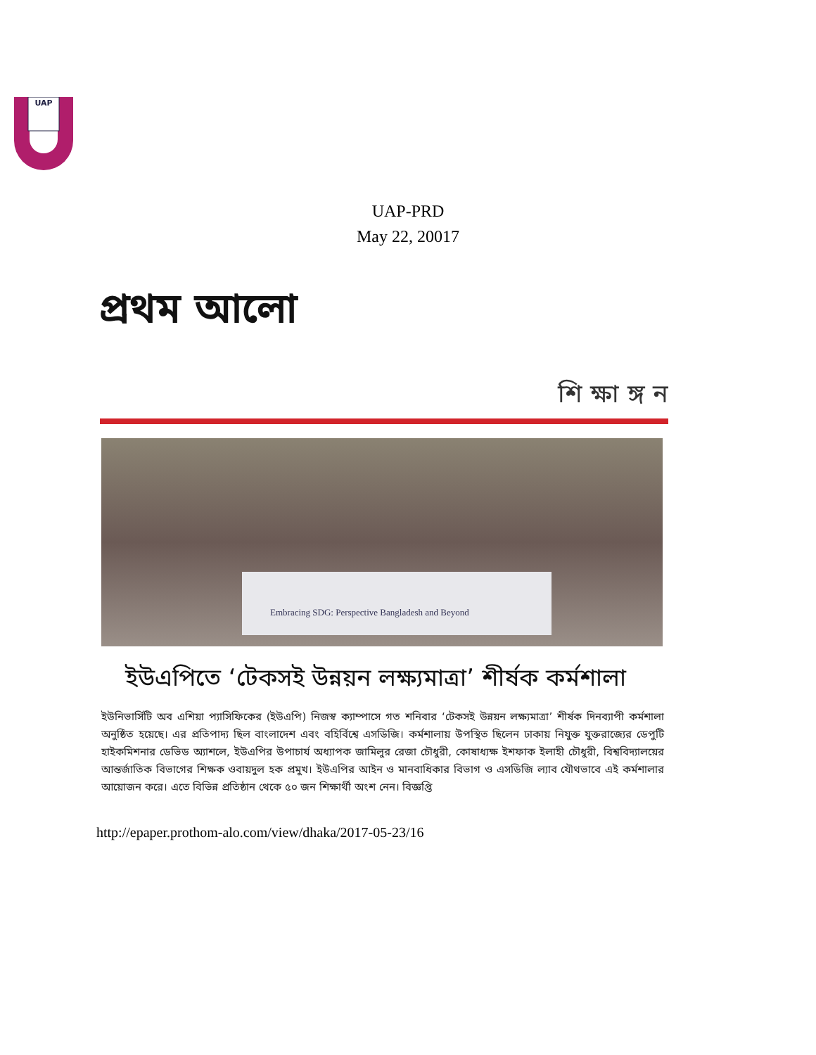UAP
UAP-PRD
May 22, 20017
প্রথম আলো
শি ক্ষা ঙ্গ ন
Embracing SDG: Perspective Bangladesh and Beyond
ইউএপিতে ‘টেকসই উন্নয়ন লক্ষ্যমাত্রা’ শীর্ষক কর্মশালা
ইউনিভার্সিটি অব এশিয়া প্যাসিফিকের (ইউএপি) নিজস্ব ক্যাম্পাসে গত শনিবার ‘টেকসই উন্নয়ন লক্ষ্যমাত্রা’ শীর্ষক দিনব্যাপী কর্মশালা অনুষ্ঠিত হয়েছে। এর প্রতিপাদ্য ছিল বাংলাদেশ এবং বহির্বিশ্বে এসডিজি। কর্মশালায় উপস্থিত ছিলেন ঢাকায় নিযুক্ত যুক্তরাজ্যের ডেপুটি হাইকমিশনার ডেভিড অ্যাশলে, ইউএপির উপাচার্য অধ্যাপক জামিলুর রেজা চৌধুরী, কোষাধ্যক্ষ ইশফাক ইলাহী চৌধুরী, বিশ্ববিদ্যালয়ের আন্তর্জাতিক বিভাগের শিক্ষক ওবায়দুল হক প্রমুখ। ইউএপির আইন ও মানবাধিকার বিভাগ ও এসডিজি ল্যাব যৌথভাবে এই কর্মশালার আয়োজন করে। এতে বিভিন্ন প্রতিষ্ঠান থেকে ৫০ জন শিক্ষার্থী অংশ নেন। বিজ্ঞপ্তি
http://epaper.prothom-alo.com/view/dhaka/2017-05-23/16